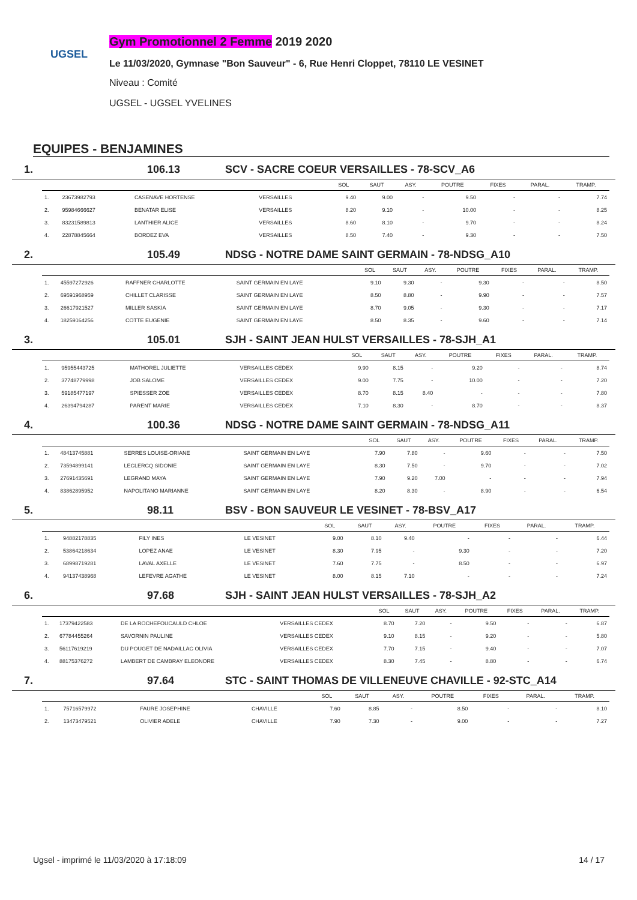UGSEL
Gym Promotionnel 2 Femme 2019 2020
Le 11/03/2020, Gymnase "Bon Sauveur" - 6, Rue Henri Cloppet, 78110 LE VESINET
Niveau : Comité
UGSEL - UGSEL YVELINES
EQUIPES - BENJAMINES
1. 106.13 SCV - SACRE COEUR VERSAILLES - 78-SCV_A6
| | | | | SOL | SAUT | ASY. | POUTRE | FIXES | PARAL. | TRAMP. |
| --- | --- | --- | --- | --- | --- | --- | --- | --- | --- | --- |
| 1. | 23673982793 | CASENAVE HORTENSE | VERSAILLES | 9.40 | 9.00 | - | 9.50 | - | - | 7.74 |
| 2. | 95984666627 | BENATAR ELISE | VERSAILLES | 8.20 | 9.10 | - | 10.00 | - | - | 8.25 |
| 3. | 83231589813 | LANTHIER ALICE | VERSAILLES | 8.60 | 8.10 | - | 9.70 | - | - | 8.24 |
| 4. | 22878845664 | BORDEZ EVA | VERSAILLES | 8.50 | 7.40 | - | 9.30 | - | - | 7.50 |
2. 105.49 NDSG - NOTRE DAME SAINT GERMAIN - 78-NDSG_A10
| | | | | SOL | SAUT | ASY. | POUTRE | FIXES | PARAL. | TRAMP. |
| --- | --- | --- | --- | --- | --- | --- | --- | --- | --- | --- |
| 1. | 45597272926 | RAFFNER CHARLOTTE | SAINT GERMAIN EN LAYE | 9.10 | 9.30 | - | 9.30 | - | - | 8.50 |
| 2. | 69591968959 | CHILLET CLARISSE | SAINT GERMAIN EN LAYE | 8.50 | 8.80 | - | 9.90 | - | - | 7.57 |
| 3. | 26617921527 | MILLER SASKIA | SAINT GERMAIN EN LAYE | 8.70 | 9.05 | - | 9.30 | - | - | 7.17 |
| 4. | 18259164256 | COTTE EUGENIE | SAINT GERMAIN EN LAYE | 8.50 | 8.35 | - | 9.60 | - | - | 7.14 |
3. 105.01 SJH - SAINT JEAN HULST VERSAILLES - 78-SJH_A1
| | | | | SOL | SAUT | ASY. | POUTRE | FIXES | PARAL. | TRAMP. |
| --- | --- | --- | --- | --- | --- | --- | --- | --- | --- | --- |
| 1. | 95955443725 | MATHOREL JULIETTE | VERSAILLES CEDEX | 9.90 | 8.15 | - | 9.20 | - | - | 8.74 |
| 2. | 37748779998 | JOB SALOME | VERSAILLES CEDEX | 9.00 | 7.75 | - | 10.00 | - | - | 7.20 |
| 3. | 59185477197 | SPIESSER ZOE | VERSAILLES CEDEX | 8.70 | 8.15 | 8.40 | - | - | - | 7.80 |
| 4. | 26394794287 | PARENT MARIE | VERSAILLES CEDEX | 7.10 | 8.30 | - | 8.70 | - | - | 8.37 |
4. 100.36 NDSG - NOTRE DAME SAINT GERMAIN - 78-NDSG_A11
| | | | | SOL | SAUT | ASY. | POUTRE | FIXES | PARAL. | TRAMP. |
| --- | --- | --- | --- | --- | --- | --- | --- | --- | --- | --- |
| 1. | 48413745881 | SERRES LOUISE-ORIANE | SAINT GERMAIN EN LAYE | 7.90 | 7.80 | - | 9.60 | - | - | 7.50 |
| 2. | 73594899141 | LECLERCQ SIDONIE | SAINT GERMAIN EN LAYE | 8.30 | 7.50 | - | 9.70 | - | - | 7.02 |
| 3. | 27691435691 | LEGRAND MAYA | SAINT GERMAIN EN LAYE | 7.90 | 9.20 | 7.00 | - | - | - | 7.94 |
| 4. | 83862895952 | NAPOLITANO MARIANNE | SAINT GERMAIN EN LAYE | 8.20 | 8.30 | - | 8.90 | - | - | 6.54 |
5. 98.11 BSV - BON SAUVEUR LE VESINET - 78-BSV_A17
| | | | | SOL | SAUT | ASY. | POUTRE | FIXES | PARAL. | TRAMP. |
| --- | --- | --- | --- | --- | --- | --- | --- | --- | --- | --- |
| 1. | 94882178835 | FILY INES | LE VESINET | 9.00 | 8.10 | 9.40 | - | - | - | 6.44 |
| 2. | 53864218634 | LOPEZ ANAE | LE VESINET | 8.30 | 7.95 | - | 9.30 | - | - | 7.20 |
| 3. | 68998719281 | LAVAL AXELLE | LE VESINET | 7.60 | 7.75 | - | 8.50 | - | - | 6.97 |
| 4. | 94137438968 | LEFEVRE AGATHE | LE VESINET | 8.00 | 8.15 | 7.10 | - | - | - | 7.24 |
6. 97.68 SJH - SAINT JEAN HULST VERSAILLES - 78-SJH_A2
| | | | | SOL | SAUT | ASY. | POUTRE | FIXES | PARAL. | TRAMP. |
| --- | --- | --- | --- | --- | --- | --- | --- | --- | --- | --- |
| 1. | 17379422583 | DE LA ROCHEFOUCAULD CHLOE | VERSAILLES CEDEX | 8.70 | 7.20 | - | 9.50 | - | - | 6.87 |
| 2. | 67784455264 | SAVORNIN PAULINE | VERSAILLES CEDEX | 9.10 | 8.15 | - | 9.20 | - | - | 5.80 |
| 3. | 56117619219 | DU POUGET DE NADAILLAC OLIVIA | VERSAILLES CEDEX | 7.70 | 7.15 | - | 9.40 | - | - | 7.07 |
| 4. | 88175376272 | LAMBERT DE CAMBRAY ELEONORE | VERSAILLES CEDEX | 8.30 | 7.45 | - | 8.80 | - | - | 6.74 |
7. 97.64 STC - SAINT THOMAS DE VILLENEUVE CHAVILLE - 92-STC_A14
| | | | | SOL | SAUT | ASY. | POUTRE | FIXES | PARAL. | TRAMP. |
| --- | --- | --- | --- | --- | --- | --- | --- | --- | --- | --- |
| 1. | 75716579972 | FAURE JOSEPHINE | CHAVILLE | 7.60 | 8.85 | - | 8.50 | - | - | 8.10 |
| 2. | 13473479521 | OLIVIER ADELE | CHAVILLE | 7.90 | 7.30 | - | 9.00 | - | - | 7.27 |
Ugsel - imprimé le 11/03/2020 à 17:18:09 14 / 17